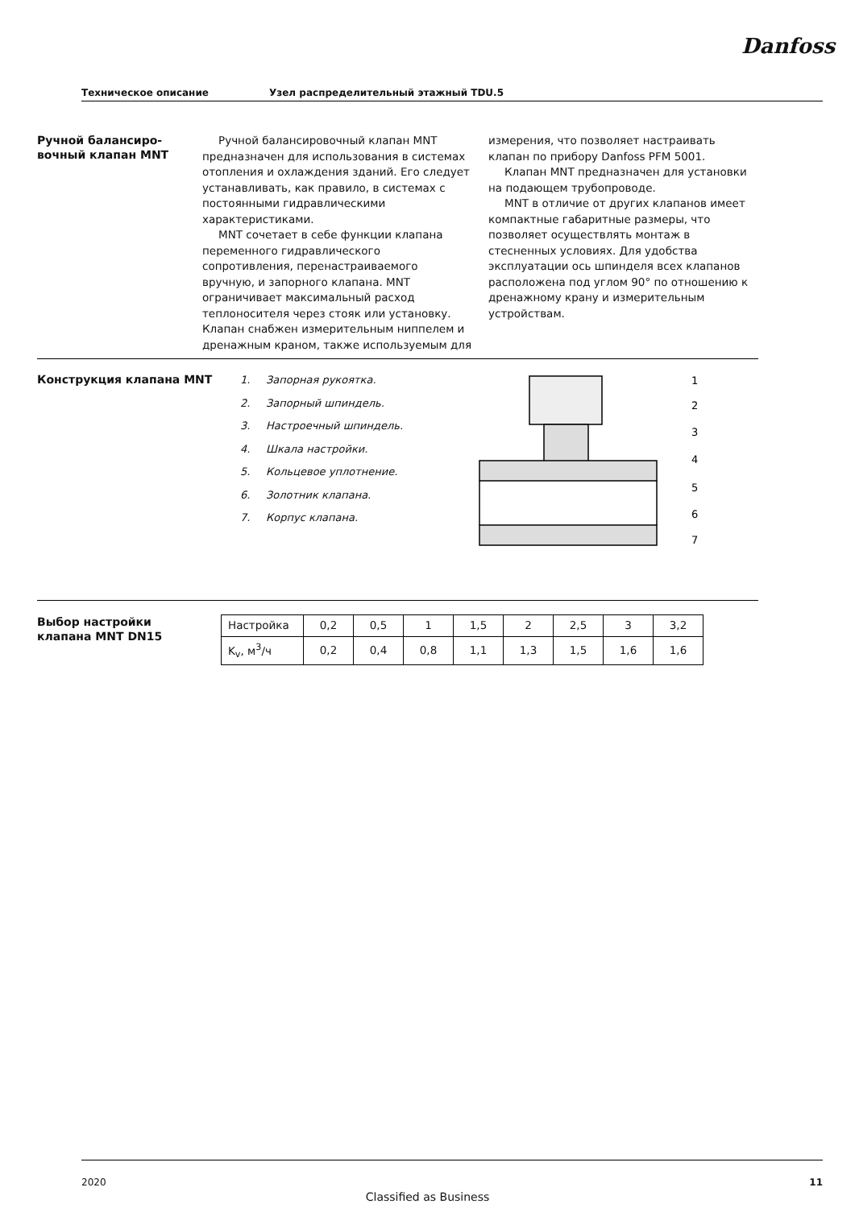Danfoss
Техническое описание Узел распределительный этажный TDU.5
Ручной балансиро-
вочный клапан MNT
Ручной балансировочный клапан MNT предназначен для использования в системах отопления и охлаждения зданий. Его следует устанавливать, как правило, в системах с постоянными гидравлическими характеристиками.
MNT сочетает в себе функции клапана переменного гидравлического сопротивления, перенастраиваемого вручную, и запорного клапана. MNT ограничивает максимальный расход теплоносителя через стояк или установку. Клапан снабжен измерительным ниппелем и дренажным краном, также используемым для
измерения, что позволяет настраивать клапан по прибору Danfoss PFM 5001.
Клапан MNT предназначен для установки на подающем трубопроводе.
MNT в отличие от других клапанов имеет компактные габаритные размеры, что позволяет осуществлять монтаж в стесненных условиях. Для удобства эксплуатации ось шпинделя всех клапанов расположена под углом 90° по отношению к дренажному крану и измерительным устройствам.
Конструкция клапана MNT
1. Запорная рукоятка.
2. Запорный шпиндель.
3. Настроечный шпиндель.
4. Шкала настройки.
5. Кольцевое уплотнение.
6. Золотник клапана.
7. Корпус клапана.
1
2
3
4
5
6
7
Выбор настройки
клапана MNT DN15
| Настройка | 0,2 | 0,5 | 1 | 1,5 | 2 | 2,5 | 3 | 3,2 |
| K<sub>v</sub>, м<sup>3</sup>/ч | 0,2 | 0,4 | 0,8 | 1,1 | 1,3 | 1,5 | 1,6 | 1,6 |
2020 11
Classified as Business